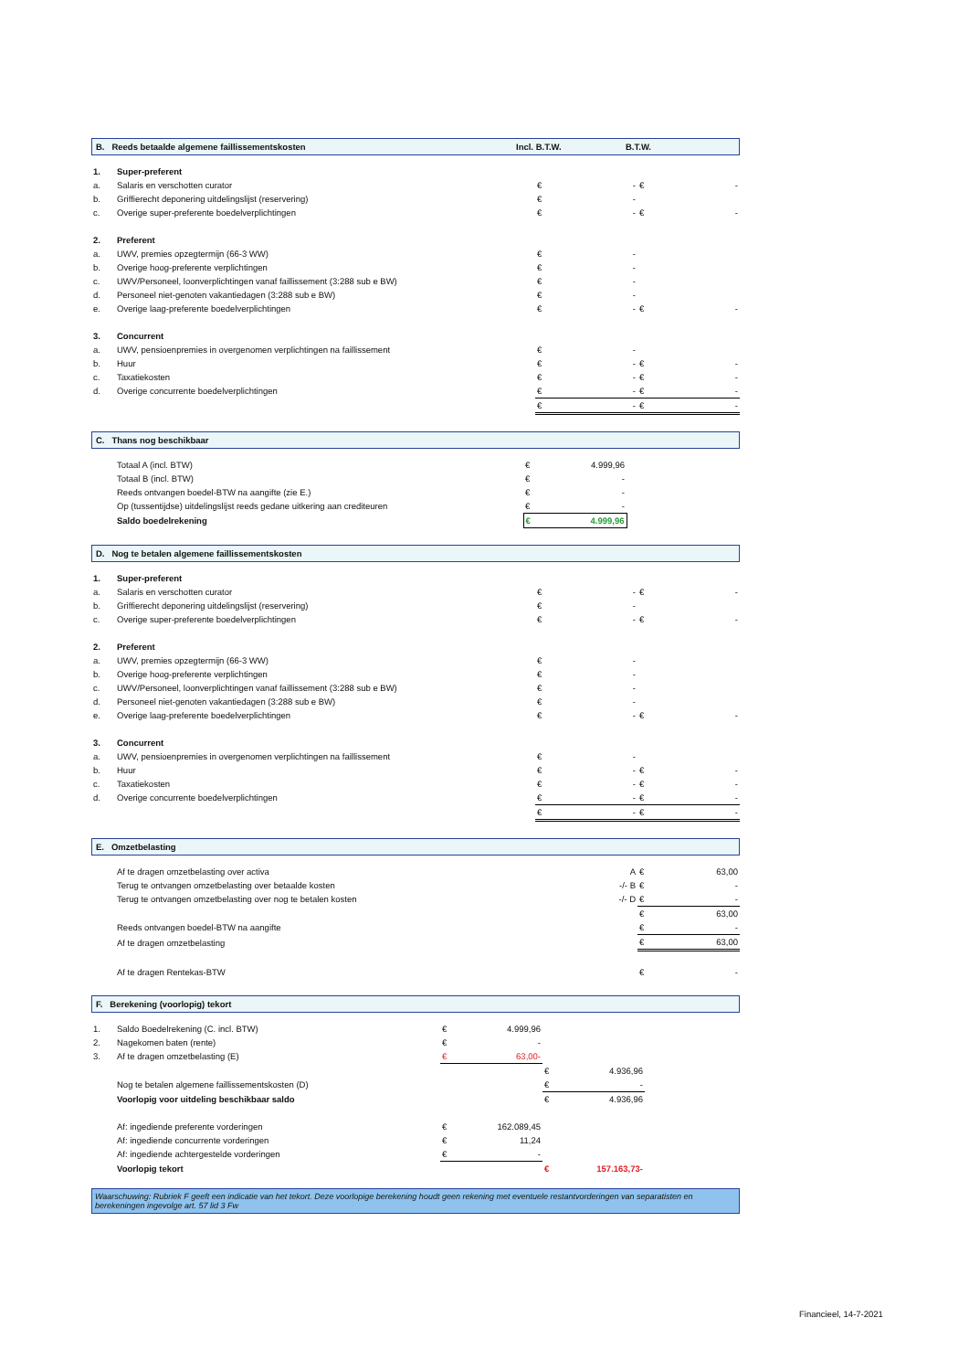B. Reeds betaalde algemene faillissementskosten Incl. B.T.W. B.T.W.
| 1. | Super-preferent | | | | |
| a. | Salaris en verschotten curator | € | - | € | - |
| b. | Griffierecht deponering uitdelingslijst (reservering) | € | - | | |
| c. | Overige super-preferente boedelverplichtingen | € | - | € | - |
| 2. | Preferent | | | | |
| a. | UWV, premies opzegtermijn (66-3 WW) | € | - | | |
| b. | Overige hoog-preferente verplichtingen | € | - | | |
| c. | UWV/Personeel, loonverplichtingen vanaf faillissement (3:288 sub e BW) | € | - | | |
| d. | Personeel niet-genoten vakantiedagen (3:288 sub e BW) | € | - | | |
| e. | Overige laag-preferente boedelverplichtingen | € | - | € | - |
| 3. | Concurrent | | | | |
| a. | UWV, pensioenpremies in overgenomen verplichtingen na faillissement | € | - | | |
| b. | Huur | € | - | € | - |
| c. | Taxatiekosten | € | - | € | - |
| d. | Overige concurrente boedelverplichtingen | € | - | € | - |
| | | € | - | € | - |
C. Thans nog beschikbaar
| | Totaal A (incl. BTW) | € | 4.999,96 | |
| | Totaal B (incl. BTW) | € | - | |
| | Reeds ontvangen boedel-BTW na aangifte (zie E.) | € | - | |
| | Op (tussentijdse) uitdelingslijst reeds gedane uitkering aan crediteuren | € | - | |
| | Saldo boedelrekening | € | 4.999,96 | |
D. Nog te betalen algemene faillissementskosten
| 1. | Super-preferent | | | | |
| a. | Salaris en verschotten curator | € | - | € | - |
| b. | Griffierecht deponering uitdelingslijst (reservering) | € | - | | |
| c. | Overige super-preferente boedelverplichtingen | € | - | € | - |
| 2. | Preferent | | | | |
| a. | UWV, premies opzegtermijn (66-3 WW) | € | - | | |
| b. | Overige hoog-preferente verplichtingen | € | - | | |
| c. | UWV/Personeel, loonverplichtingen vanaf faillissement (3:288 sub e BW) | € | - | | |
| d. | Personeel niet-genoten vakantiedagen (3:288 sub e BW) | € | - | | |
| e. | Overige laag-preferente boedelverplichtingen | € | - | € | - |
| 3. | Concurrent | | | | |
| a. | UWV, pensioenpremies in overgenomen verplichtingen na faillissement | € | - | | |
| b. | Huur | € | - | € | - |
| c. | Taxatiekosten | € | - | € | - |
| d. | Overige concurrente boedelverplichtingen | € | - | € | - |
| | | € | - | € | - |
E. Omzetbelasting
| | Af te dragen omzetbelasting over activa | A | € | 63,00 |
| | Terug te ontvangen omzetbelasting over betaalde kosten | -/- B | € | - |
| | Terug te ontvangen omzetbelasting over nog te betalen kosten | -/- D | € | - |
| | | | € | 63,00 |
| | Reeds ontvangen boedel-BTW na aangifte | | € | - |
| | Af te dragen omzetbelasting | | € | 63,00 |
| | Af te dragen Rentekas-BTW | | € | - |
F. Berekening (voorlopig) tekort
| 1. | Saldo Boedelrekening (C. incl. BTW) | € | 4.999,96 | | | |
| 2. | Nagekomen baten (rente) | € | - | | | |
| 3. | Af te dragen omzetbelasting (E) | € | 63,00- | | | |
| | | | | € | 4.936,96 | |
| | Nog te betalen algemene faillissementskosten (D) | | | € | - | |
| | Voorlopig voor uitdeling beschikbaar saldo | | | € | 4.936,96 | |
| | Af: ingediende preferente vorderingen | € | 162.089,45 | | | |
| | Af: ingediende concurrente vorderingen | € | 11,24 | | | |
| | Af: ingediende achtergestelde vorderingen | € | - | | | |
| | Voorlopig tekort | | | € | 157.163,73- | |
Waarschuwing: Rubriek F geeft een indicatie van het tekort. Deze voorlopige berekening houdt geen rekening met eventuele restantvorderingen van separatisten en berekeningen ingevolge art. 57 lid 3 Fw
Financieel, 14-7-2021